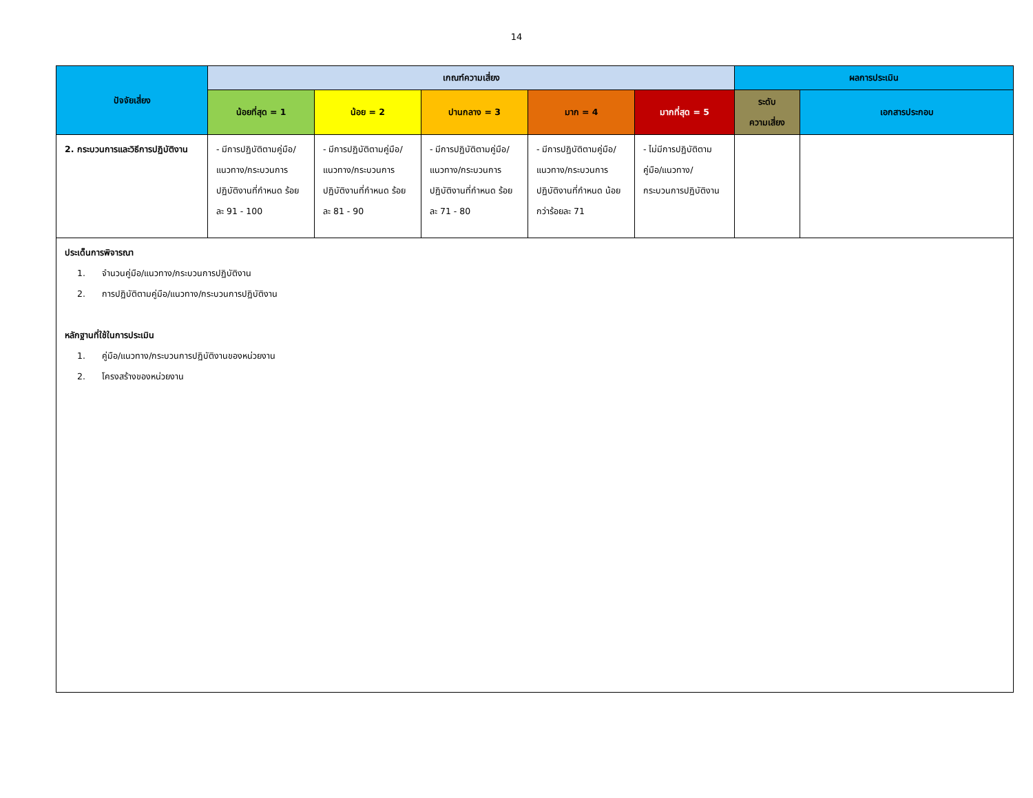14
| ปัจจัยเสี่ยง | เกณฑ์ความเสี่ยง | | | | | ผลการประเมิน | |
| --- | --- | --- | --- | --- | --- | --- | --- |
| | น้อยที่สุด = 1 | น้อย = 2 | ปานกลาง = 3 | มาก = 4 | มากที่สุด = 5 | ระดับ ความเสี่ยง | เอกสารประกอบ |
| 2. กระบวนการและวิธีการปฏิบัติงาน | - มีการปฏิบัติตามคู่มือ/แนวทาง/กระบวนการปฏิบัติงานที่กำหนด ร้อยละ 91 - 100 | - มีการปฏิบัติตามคู่มือ/แนวทาง/กระบวนการปฏิบัติงานที่กำหนด ร้อยละ 81 - 90 | - มีการปฏิบัติตามคู่มือ/แนวทาง/กระบวนการปฏิบัติงานที่กำหนด ร้อยละ 71 - 80 | - มีการปฏิบัติตามคู่มือ/แนวทาง/กระบวนการปฏิบัติงานที่กำหนด น้อยกว่าร้อยละ 71 | - ไม่มีการปฏิบัติตามคู่มือ/แนวทาง/กระบวนการปฏิบัติงาน | | |
| ประเด็นการพิจารณา 1. จำนวนคู่มือ/แนวทาง/กระบวนการปฏิบัติงาน 2. การปฏิบัติตามคู่มือ/แนวทาง/กระบวนการปฏิบัติงาน หลักฐานที่ใช้ในการประเมิน 1. คู่มือ/แนวทาง/กระบวนการปฏิบัติงานของหน่วยงาน 2. โครงสร้างของหน่วยงาน | | | | | | | |